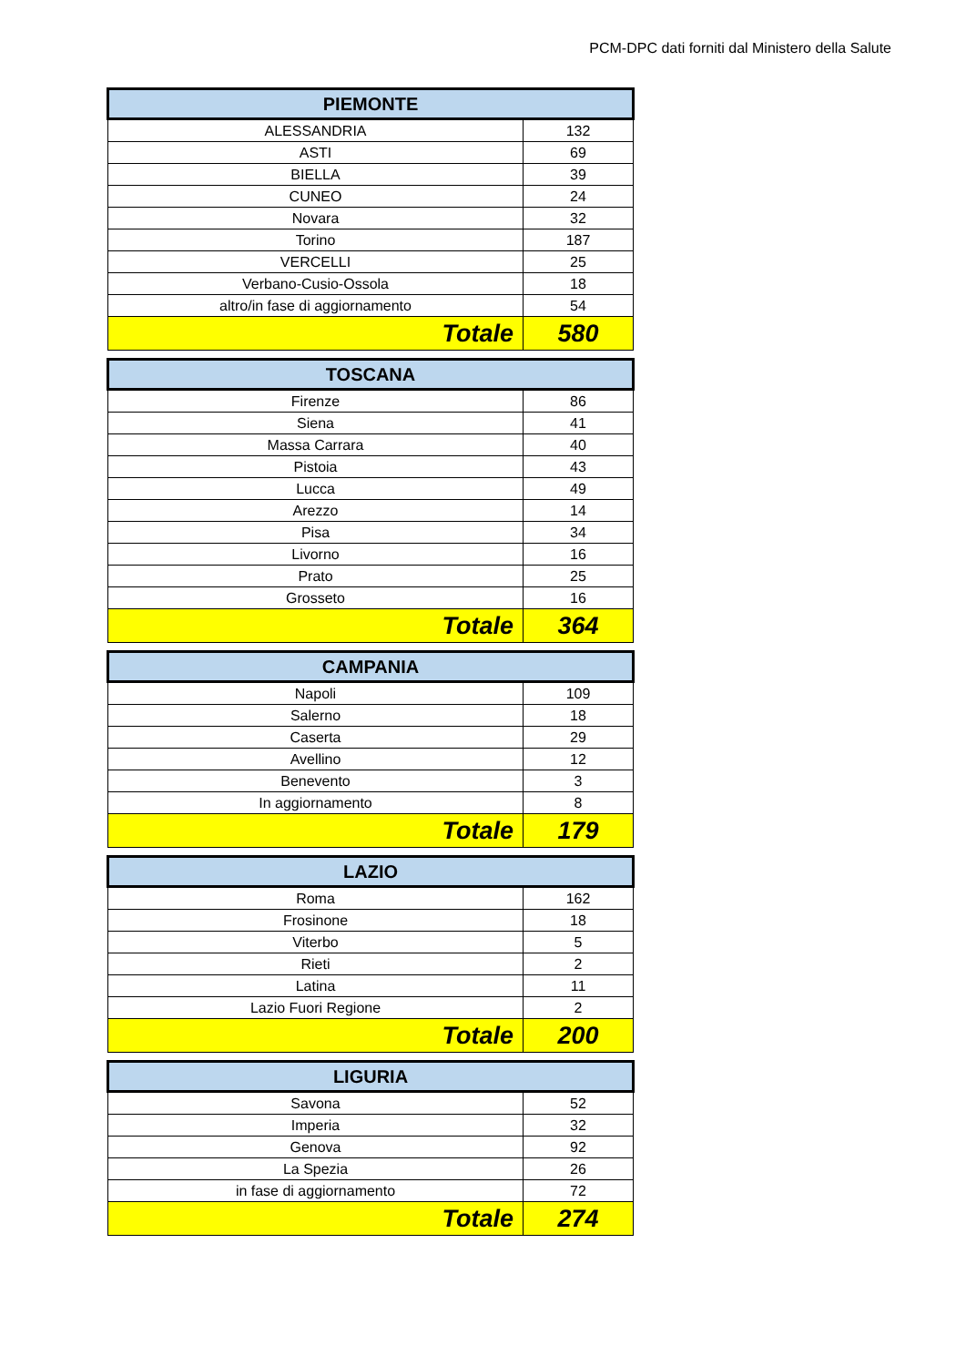PCM-DPC dati forniti dal Ministero della Salute
| PIEMONTE | |
| --- | --- |
| ALESSANDRIA | 132 |
| ASTI | 69 |
| BIELLA | 39 |
| CUNEO | 24 |
| Novara | 32 |
| Torino | 187 |
| VERCELLI | 25 |
| Verbano-Cusio-Ossola | 18 |
| altro/in fase di aggiornamento | 54 |
| Totale | 580 |
| TOSCANA | |
| --- | --- |
| Firenze | 86 |
| Siena | 41 |
| Massa Carrara | 40 |
| Pistoia | 43 |
| Lucca | 49 |
| Arezzo | 14 |
| Pisa | 34 |
| Livorno | 16 |
| Prato | 25 |
| Grosseto | 16 |
| Totale | 364 |
| CAMPANIA | |
| --- | --- |
| Napoli | 109 |
| Salerno | 18 |
| Caserta | 29 |
| Avellino | 12 |
| Benevento | 3 |
| In aggiornamento | 8 |
| Totale | 179 |
| LAZIO | |
| --- | --- |
| Roma | 162 |
| Frosinone | 18 |
| Viterbo | 5 |
| Rieti | 2 |
| Latina | 11 |
| Lazio Fuori Regione | 2 |
| Totale | 200 |
| LIGURIA | |
| --- | --- |
| Savona | 52 |
| Imperia | 32 |
| Genova | 92 |
| La Spezia | 26 |
| in fase di aggiornamento | 72 |
| Totale | 274 |